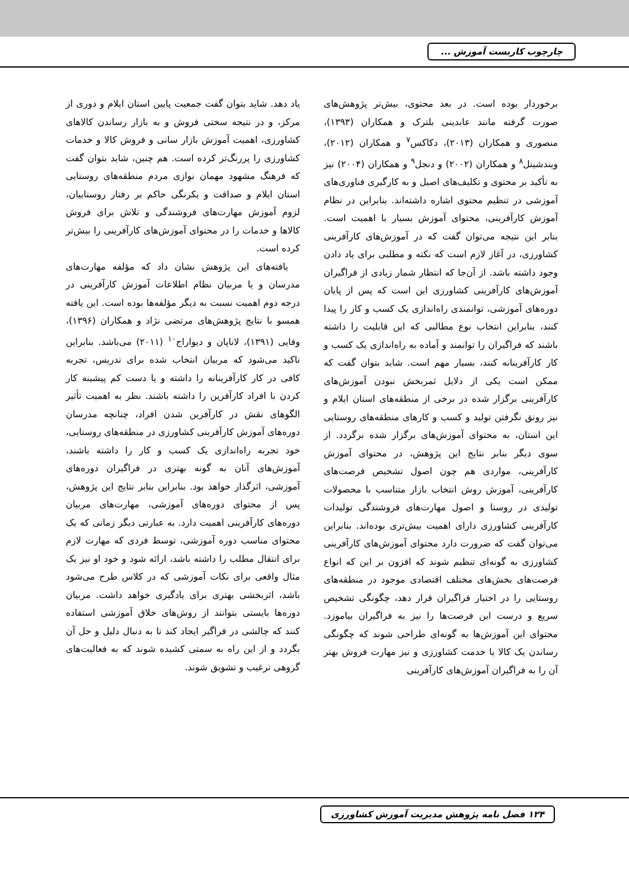چارچوب کاربست آموزش ...
برخوردار بوده است. در بعد محتوی، بیش‌تر پژوهش‌های صورت گرفته مانند عابدینی بلترک و همکاران (۱۳۹۳)، منصوری و همکاران (۲۰۱۳)، دکاکس<sup>۷</sup> و همکاران (۲۰۱۲)، ویندشیتل<sup>۸</sup> و همکاران (۲۰۰۲) و دنجل<sup>۹</sup> و همکاران (۲۰۰۴) نیز به تأکید بر محتوی و تکلیف‌های اصیل و به کارگیری فناوری‌های آموزشی در تنظیم محتوی اشاره داشته‌اند. بنابراین در نظام آموزش کارآفرینی، محتوای آموزش بسیار با اهمیت است. بنابر این نتیجه می‌توان گفت که در آموزش‌های کارآفرینی کشاورزی، در آغاز لازم است که نکته و مطلبی برای یاد دادن وجود داشته باشد. از آن‌جا که انتظار شمار زیادی از فراگیران آموزش‌های کارآفرینی کشاورزی این است که پس از پایان دوره‌های آموزشی، توانمندی راه‌اندازی یک کسب و کار را پیدا کنند، بنابراین انتخاب نوع مطالبی که این قابلیت را داشته باشند که فراگیران را توانمند و آماده به راه‌اندازی یک کسب و کار کارآفرینانه کنند، بسیار مهم است. شاید بتوان گفت که ممکن است یکی از دلایل ثمربخش نبودن آموزش‌های کارآفرینی برگزار شده در برخی از منطقه‌های استان ایلام و نیز رونق نگرفتن تولید و کسب و کارهای منطقه‌های روستایی این استان، به محتوای آموزش‌های برگزار شده برگردد. از سوی دیگر بنابر نتایج این پژوهش، در محتوای آموزش کارآفرینی، مواردی هم چون اصول تشخیص فرصت‌های کارآفرینی، آموزش روش انتخاب بازار متناسب با محصولات تولیدی در روستا و اصول مهارت‌های فروشندگی تولیدات کارآفرینی کشاورزی دارای اهمیت بیش‌تری بوده‌اند. بنابراین می‌توان گفت که ضرورت دارد محتوای آموزش‌های کارآفرینی کشاورزی به گونه‌ای تنظیم شوند که افزون بر این که انواع فرصت‌های بخش‌های مختلف اقتصادی موجود در منطقه‌های روستایی را در اختیار فراگیران قرار دهد، چگونگی تشخیص سریع و درست این فرصت‌ها را نیز به فراگیران بیاموزد. محتوای این آموزش‌ها به گونه‌ای طراحی شوند که چگونگی رساندن یک کالا یا خدمت کشاورزی و نیز مهارت فروش بهتر آن را به فراگیران آموزش‌های کارآفرینی
یاد دهد. شاید بتوان گفت جمعیت پایین استان ایلام و دوری از مرکز، و در نتیجه سختی فروش و به بازار رساندن کالاهای کشاورزی، اهمیت آموزش بازار سانی و فروش کالا و خدمات کشاورزی را پررنگ‌تر کرده است. هم چنین، شاید بتوان گفت که فرهنگ مشهود مهمان نوازی مردم منطقه‌های روستایی استان ایلام و صداقت و یکرنگی حاکم بر رفتار روستاییان، لزوم آموزش مهارت‌های فروشندگی و تلاش برای فروش کالاها و خدمات را در محتوای آموزش‌های کارآفرینی را بیش‌تر کرده است.
یافته‌های این پژوهش نشان داد که مؤلفه مهارت‌های مدرسان و یا مربیان نظام اطلاعات آموزش کارآفرینی در درجه دوم اهمیت نسبت به دیگر مؤلفه‌ها بوده است. این یافته همسو با نتایج پژوهش‌های مرتضی نژاد و همکاران (۱۳۹۶)، وفایی (۱۳۹۱)، لاناپان و دیواراج<sup>۱۰</sup> (۲۰۱۱) می‌باشد. بنابراین تاکید می‌شود که مربیان انتخاب شده برای تدریس، تجربه کافی در کار کارآفرینانه را داشته و یا دست کم پیشینه کار کردن با افراد کارآفرین را داشته باشند. نظر به اهمیت تأثیر الگوهای نقش در کارآفرین شدن افراد، چنانچه مدرسان دوره‌های آموزش کارآفرینی کشاورزی در منطقه‌های روستایی، خود تجربه راه‌اندازی یک کسب و کار را داشته باشند، آموزش‌های آنان به گونه بهتری در فراگیران دوره‌های آموزشی، اثرگذار خواهد بود. بنابراین بنابر نتایج این پژوهش، پس از محتوای دوره‌های آموزشی، مهارت‌های مربیان دوره‌های کارآفرینی اهمیت دارد. به عبارتی دیگر زمانی که یک محتوای مناسب دوره آموزشی، توسط فردی که مهارت لازم برای انتقال مطلب را داشته باشد، ارائه شود و خود او نیز یک مثال واقعی برای نکات آموزشی که در کلاس طرح می‌شود باشد، اثربخشی بهتری برای یادگیری خواهد داشت. مربیان دوره‌ها بایستی بتوانند از روش‌های خلاق آموزشی استفاده کنند که چالشی در فراگیر ایجاد کند تا به دنبال دلیل و حل آن بگردد و از این راه به سمتی کشیده شوند که به فعالیت‌های گروهی ترغیب و تشویق شوند.
۱۲۴ فصل نامه پژوهش مدیریت آموزش کشاورزی